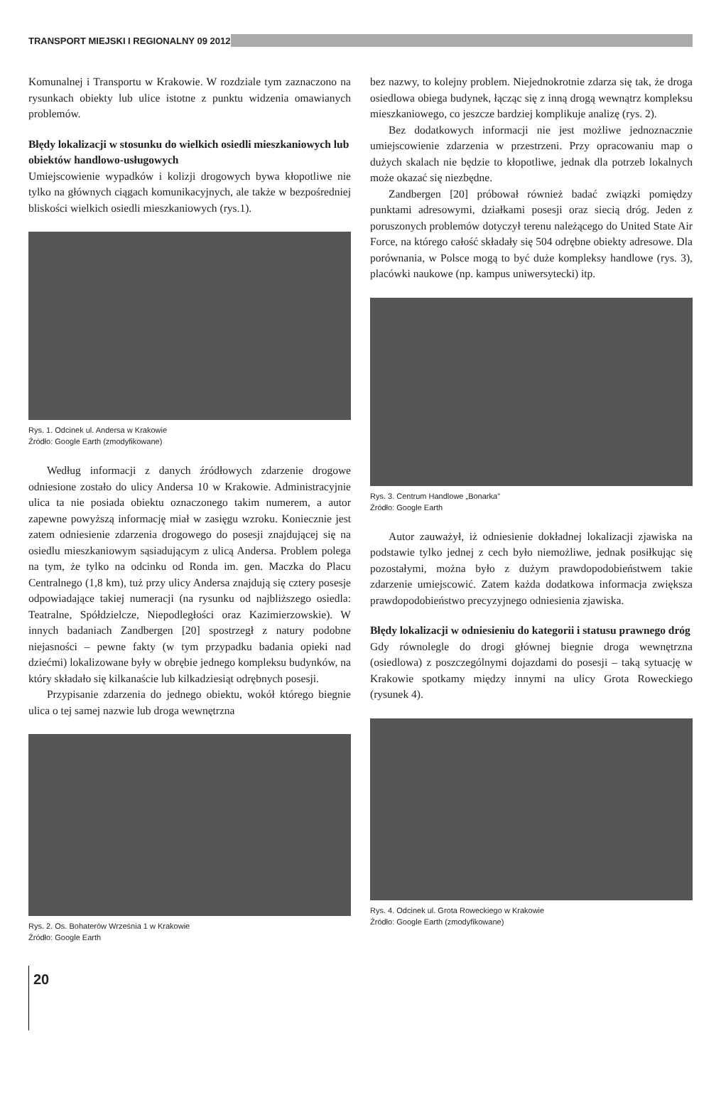TRANSPORT MIEJSKI I REGIONALNY 09 2012
Komunalnej i Transportu w Krakowie. W rozdziale tym zaznaczono na rysunkach obiekty lub ulice istotne z punktu widzenia omawianych problemów.
Błędy lokalizacji w stosunku do wielkich osiedli mieszkaniowych lub obiektów handlowo-usługowych
Umiejscowienie wypadków i kolizji drogowych bywa kłopotliwe nie tylko na głównych ciągach komunikacyjnych, ale także w bezpośredniej bliskości wielkich osiedli mieszkaniowych (rys.1).
Rys. 1. Odcinek ul. Andersa w Krakowie
Źródło: Google Earth (zmodyfikowane)
Według informacji z danych źródłowych zdarzenie drogowe odniesione zostało do ulicy Andersa 10 w Krakowie. Administracyjnie ulica ta nie posiada obiektu oznaczonego takim numerem, a autor zapewne powyższą informację miał w zasięgu wzroku. Koniecznie jest zatem odniesienie zdarzenia drogowego do posesji znajdującej się na osiedlu mieszkaniowym sąsiadującym z ulicą Andersa. Problem polega na tym, że tylko na odcinku od Ronda im. gen. Maczka do Placu Centralnego (1,8 km), tuż przy ulicy Andersa znajdują się cztery posesje odpowiadające takiej numeracji (na rysunku od najbliższego osiedla: Teatralne, Spółdzielcze, Niepodległości oraz Kazimierzowskie). W innych badaniach Zandbergen [20] spostrzegł z natury podobne niejasności – pewne fakty (w tym przypadku badania opieki nad dziećmi) lokalizowane były w obrębie jednego kompleksu budynków, na który składało się kilkanaście lub kilkadziesiąt odrębnych posesji.
Przypisanie zdarzenia do jednego obiektu, wokół którego biegnie ulica o tej samej nazwie lub droga wewnętrzna
Rys. 2. Os. Bohaterów Września 1 w Krakowie
Źródło: Google Earth
bez nazwy, to kolejny problem. Niejednokrotnie zdarza się tak, że droga osiedlowa obiega budynek, łącząc się z inną drogą wewnątrz kompleksu mieszkaniowego, co jeszcze bardziej komplikuje analizę (rys. 2).
Bez dodatkowych informacji nie jest możliwe jednoznacznie umiejscowienie zdarzenia w przestrzeni. Przy opracowaniu map o dużych skalach nie będzie to kłopotliwe, jednak dla potrzeb lokalnych może okazać się niezbędne.
Zandbergen [20] próbował również badać związki pomiędzy punktami adresowymi, działkami posesji oraz siecią dróg. Jeden z poruszonych problemów dotyczył terenu należącego do United State Air Force, na którego całość składały się 504 odrębne obiekty adresowe. Dla porównania, w Polsce mogą to być duże kompleksy handlowe (rys. 3), placówki naukowe (np. kampus uniwersytecki) itp.
Rys. 3. Centrum Handlowe „Bonarka"
Źródło: Google Earth
Autor zauważył, iż odniesienie dokładnej lokalizacji zjawiska na podstawie tylko jednej z cech było niemożliwe, jednak posiłkując się pozostałymi, można było z dużym prawdopodobieństwem takie zdarzenie umiejscowić. Zatem każda dodatkowa informacja zwiększa prawdopodobieństwo precyzyjnego odniesienia zjawiska.
Błędy lokalizacji w odniesieniu do kategorii i statusu prawnego dróg
Gdy równolegle do drogi głównej biegnie droga wewnętrzna (osiedlowa) z poszczególnymi dojazdami do posesji – taką sytuację w Krakowie spotkamy między innymi na ulicy Grota Roweckiego (rysunek 4).
Rys. 4. Odcinek ul. Grota Roweckiego w Krakowie
Źródło: Google Earth (zmodyfikowane)
20